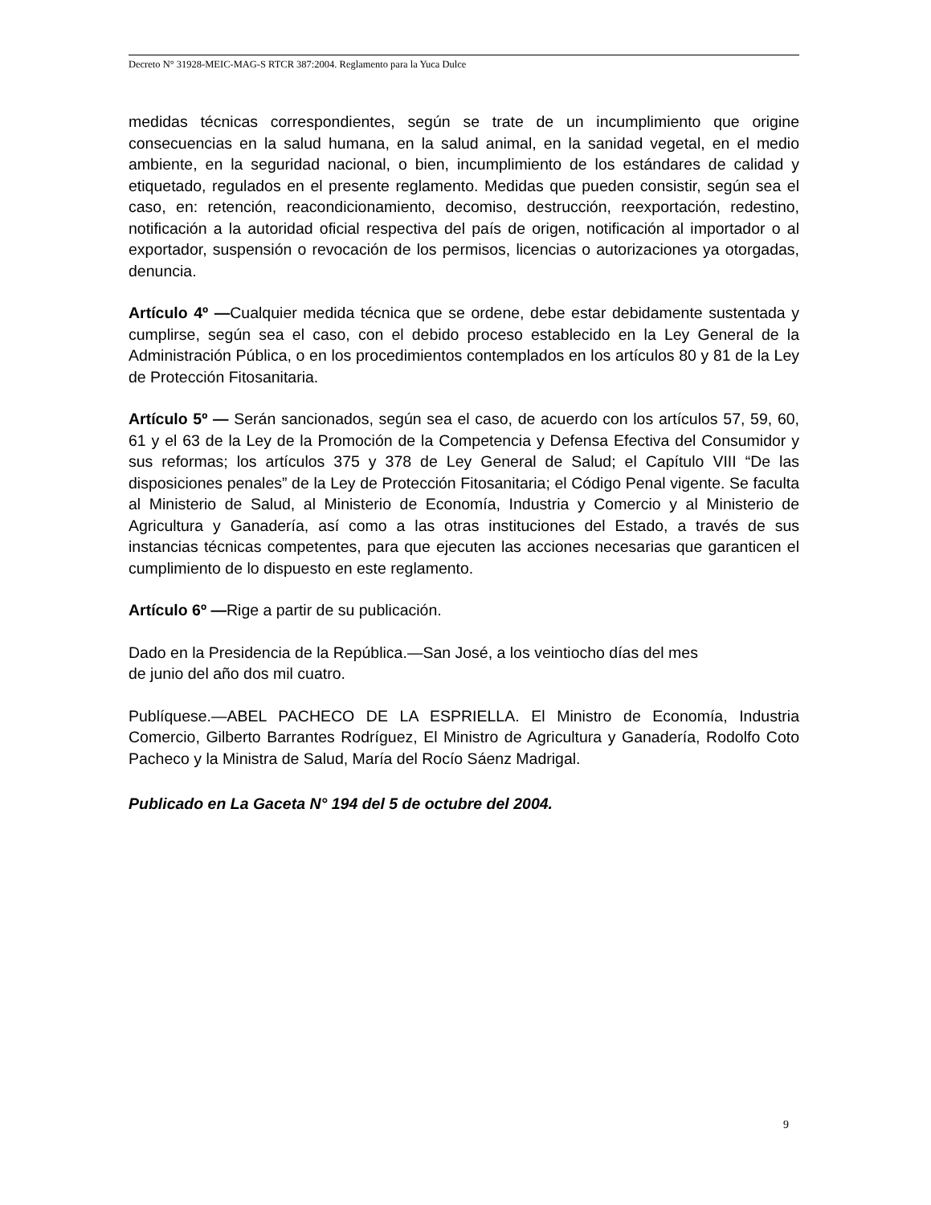Decreto N° 31928-MEIC-MAG-S RTCR 387:2004. Reglamento para la Yuca Dulce
medidas técnicas correspondientes, según se trate de un incumplimiento que origine consecuencias en la salud humana, en la salud animal, en la sanidad vegetal, en el medio ambiente, en la seguridad nacional, o bien, incumplimiento de los estándares de calidad y etiquetado, regulados en el presente reglamento. Medidas que pueden consistir, según sea el caso, en: retención, reacondicionamiento, decomiso, destrucción, reexportación, redestino, notificación a la autoridad oficial respectiva del país de origen, notificación al importador o al exportador, suspensión o revocación de los permisos, licencias o autorizaciones ya otorgadas, denuncia.
Artículo 4º —Cualquier medida técnica que se ordene, debe estar debidamente sustentada y cumplirse, según sea el caso, con el debido proceso establecido en la Ley General de la Administración Pública, o en los procedimientos contemplados en los artículos 80 y 81 de la Ley de Protección Fitosanitaria.
Artículo 5º — Serán sancionados, según sea el caso, de acuerdo con los artículos 57, 59, 60, 61 y el 63 de la Ley de la Promoción de la Competencia y Defensa Efectiva del Consumidor y sus reformas; los artículos 375 y 378 de Ley General de Salud; el Capítulo VIII “De las disposiciones penales” de la Ley de Protección Fitosanitaria; el Código Penal vigente. Se faculta al Ministerio de Salud, al Ministerio de Economía, Industria y Comercio y al Ministerio de Agricultura y Ganadería, así como a las otras instituciones del Estado, a través de sus instancias técnicas competentes, para que ejecuten las acciones necesarias que garanticen el cumplimiento de lo dispuesto en este reglamento.
Artículo 6º —Rige a partir de su publicación.
Dado en la Presidencia de la República.—San José, a los veintiocho días del mes
de junio del año dos mil cuatro.
Publíquese.—ABEL PACHECO DE LA ESPRIELLA. El Ministro de Economía, Industria Comercio, Gilberto Barrantes Rodríguez, El Ministro de Agricultura y Ganadería, Rodolfo Coto Pacheco y la Ministra de Salud, María del Rocío Sáenz Madrigal.
Publicado en La Gaceta N° 194 del 5 de octubre del 2004.
9